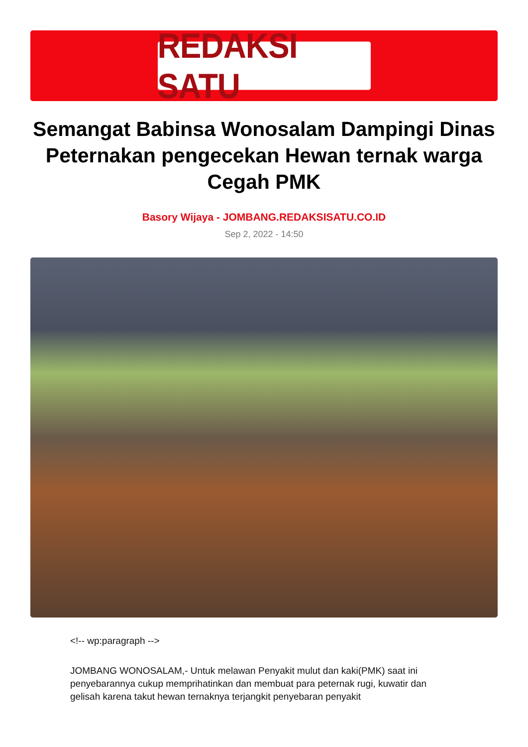REDAKSI SATU
Semangat Babinsa Wonosalam Dampingi Dinas Peternakan pengecekan Hewan ternak warga Cegah PMK
Basory Wijaya - JOMBANG.REDAKSISATU.CO.ID
Sep 2, 2022 - 14:50
<!-- wp:paragraph -->
JOMBANG WONOSALAM,- Untuk melawan Penyakit mulut dan kaki(PMK) saat ini penyebarannya cukup memprihatinkan dan membuat para peternak rugi, kuwatir dan gelisah karena takut hewan ternaknya terjangkit penyebaran penyakit